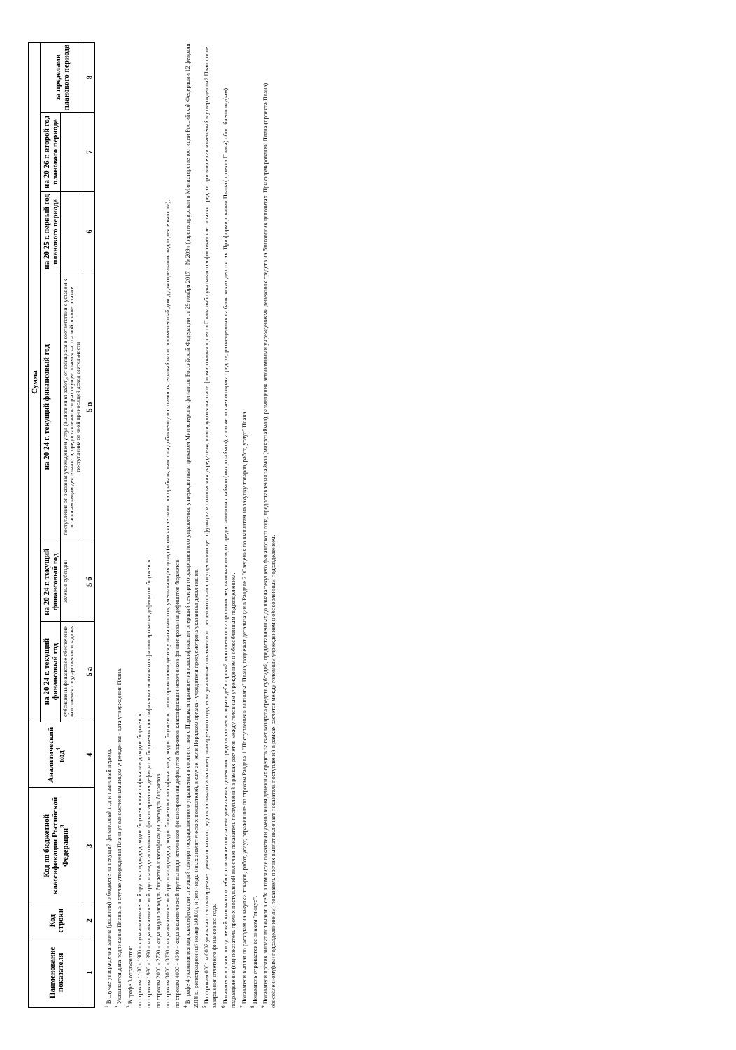| Наименование показателя | Код строки | Код по бюджетной классификации Российской Федерации<sup>3</sup> | Аналитический код<sup>4</sup> | Сумма | | | | | |
| --- | --- | --- | --- | --- | --- | --- | --- | --- | --- |
| | | | | на 20 24 г. текущий финансовый год | на 20 24 г. текущий финансовый год | на 20 24 г. текущий финансовый год | на 20 25 г. первый год планового периода | на 20 26 г. второй год планового периода | за пределами планового периода |
| | | | | субсидии на финансовое обеспечение выполнения государственного задания | целевые субсидии | поступления от оказания учреждением услуг (выполнения работ), относящихся в соответствии с уставом к основным видам деятельности, предоставление которых осуществляется на платной основе, а также поступления от иной приносящей доход деятельности | | | |
| 1 | 2 | 3 | 4 | 5 а | 5 б | 5 в | 6 | 7 | 8 |
<sup>1</sup> В случае утверждения закона (решения) о бюджете на текущий финансовый год и плановый период.
<sup>2</sup> Указывается дата подписания Плана, а в случае утверждения Плана уполномоченным лицом учреждения - дата утверждения Плана.
<sup>3</sup> В графе 3 отражаются:
по строкам 1100 - 1900 - коды аналитической группы подвида доходов бюджетов классификации доходов бюджетов;
по строкам 1980 - 1990 - коды аналитической группы вида источников финансирования дефицитов бюджетов классификации источников финансирования дефицитов бюджетов;
по строкам 2000 - 2720 - коды видов расходов бюджетов классификации расходов бюджетов;
по строкам 3000 - 3030 - коды аналитической группы подвида доходов бюджетов классификации доходов бюджетов, по которым планируется уплата налогов, уменьшающих доход (в том числе налог на прибыль, налог на добавленную стоимость, единый налог на вмененный доход для отдельных видов деятельности);
по строкам 4000 - 4040 - коды аналитической группы вида источников финансирования дефицитов бюджетов классификации источников финансирования дефицитов бюджетов.
<sup>4</sup> В графе 4 указывается код классификации операций сектора государственного управления в соответствии с Порядком применения классификации операций сектора государственного управления, утвержденным приказом Министерства финансов Российской Федерации от 29 ноября 2017 г. № 209н (зарегистрирован в Министерстве юстиции Российской Федерации 12 февраля 2018 г., регистрационный номер 50003), и (или) коды иных аналитических показателей, в случае, если Порядком органа - учредителя предусмотрена указанная детализация.
<sup>5</sup> По строкам 0001 и 0002 указываются планируемые суммы остатков средств на начало и на конец планируемого года, если указанные показатели по решению органа, осуществляющего функции и полномочия учредителя, планируются на этапе формирования проекта Плана либо указываются фактические остатки средств при внесении изменений в утвержденный План после завершения отчетного финансового года.
<sup>6</sup> Показатели прочих поступлений включают в себя в том числе показатели увеличения денежных средств за счет возврата дебиторской задолженности прошлых лет, включая возврат предоставленных займов (микрозаймов), а также за счет возврата средств, размещенных на банковских депозитах. При формировании Плана (проекта Плана) обособленному(ым) подразделению(ям) показатель прочих поступлений включает показатель поступлений в рамках расчетов между головным учреждением и обособленным подразделением.
<sup>7</sup> Показатели выплат по расходам на закупки товаров, работ, услуг, отраженные по строкам Раздела 1 "Поступления и выплаты" Плана, подлежат детализации в Разделе 2 "Сведения по выплатам на закупку товаров, работ, услуг" Плана.
<sup>8</sup> Показатель отражается со знаком "минус".
<sup>9</sup> Показатели прочих выплат включают в себя в том числе показатели уменьшения денежных средств за счет возврата средств субсидий, предоставленных до начала текущего финансового года, предоставления займов (микрозаймов), размещения автономными учреждениями денежных средств на банковских депозитах. При формировании Плана (проекта Плана) обособленному(ым) подразделению(ям) показатель прочих выплат включает показатель поступлений в рамках расчетов между головным учреждением и обособленным подразделением.